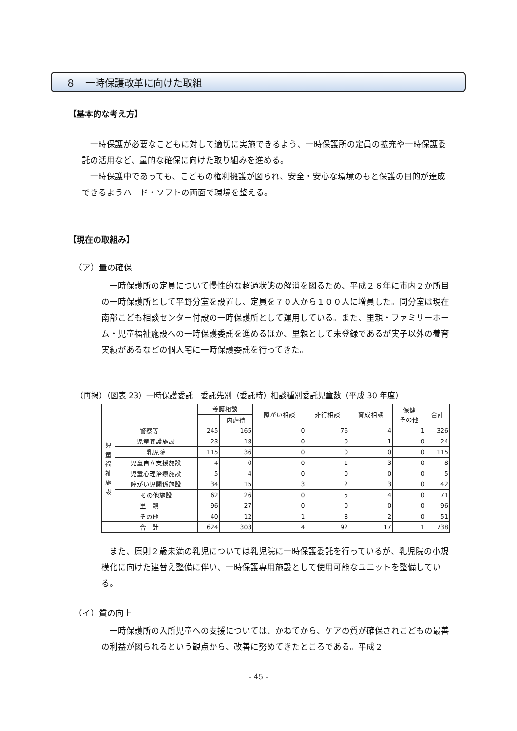８　一時保護改革に向けた取組
【基本的な考え方】
　一時保護が必要なこどもに対して適切に実施できるよう、一時保護所の定員の拡充や一時保護委託の活用など、量的な確保に向けた取り組みを進める。
　一時保護中であっても、こどもの権利擁護が図られ、安全・安心な環境のもと保護の目的が達成できるようハード・ソフトの両面で環境を整える。
【現在の取組み】
（ア）量の確保
　一時保護所の定員について慢性的な超過状態の解消を図るため、平成２６年に市内２か所目の一時保護所として平野分室を設置し、定員を７０人から１００人に増員した。同分室は現在南部こども相談センター付設の一時保護所として運用している。また、里親・ファミリーホーム・児童福祉施設への一時保護委託を進めるほか、里親として未登録であるが実子以外の養育実績があるなどの個人宅に一時保護委託を行ってきた。
（再掲）（図表 23）一時保護委託　委託先別（委託時）相談種別委託児童数（平成 30 年度）
| | | 養護相談 | | 障がい相談 | 非行相談 | 育成相談 | 保健 その他 | 合計 |
| --- | --- | --- | --- | --- | --- | --- | --- | --- |
| | | | 内虐待 | | | | | |
| 警察等 | | 245 | 165 | 0 | 76 | 4 | 1 | 326 |
| 児 童 福 祉 施 設 | 児童養護施設 | 23 | 18 | 0 | 0 | 1 | 0 | 24 |
| | 乳児院 | 115 | 36 | 0 | 0 | 0 | 0 | 115 |
| | 児童自立支援施設 | 4 | 0 | 0 | 1 | 3 | 0 | 8 |
| | 児童心理治療施設 | 5 | 4 | 0 | 0 | 0 | 0 | 5 |
| | 障がい児関係施設 | 34 | 15 | 3 | 2 | 3 | 0 | 42 |
| | その他施設 | 62 | 26 | 0 | 5 | 4 | 0 | 71 |
| 里 親 | | 96 | 27 | 0 | 0 | 0 | 0 | 96 |
| その他 | | 40 | 12 | 1 | 8 | 2 | 0 | 51 |
| 合 計 | | 624 | 303 | 4 | 92 | 17 | 1 | 738 |
　また、原則２歳未満の乳児については乳児院に一時保護委託を行っているが、乳児院の小規模化に向けた建替え整備に伴い、一時保護専用施設として使用可能なユニットを整備している。
（イ）質の向上
　一時保護所の入所児童への支援については、かねてから、ケアの質が確保されこどもの最善の利益が図られるという観点から、改善に努めてきたところである。平成２
- 45 -